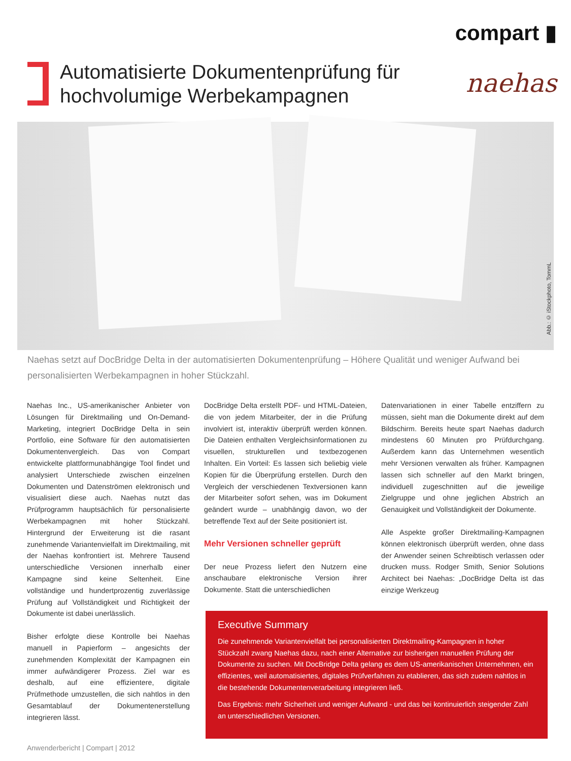Automatisierte Dokumentenprüfung für
hochvolumige Werbekampagnen
compart ▮
naehas
Abb.: © iStockphoto, TommL
Naehas setzt auf DocBridge Delta in der automatisierten Dokumentenprüfung – Höhere Qualität und weniger Aufwand bei personalisierten Werbekampagnen in hoher Stückzahl.
Naehas Inc., US-amerikanischer Anbieter von Lösungen für Direktmailing und On-Demand-Marketing, integriert DocBridge Delta in sein Portfolio, eine Software für den automatisierten Dokumentenvergleich. Das von Compart entwickelte plattformunabhängige Tool findet und analysiert Unterschiede zwischen einzelnen Dokumenten und Datenströmen elektronisch und visualisiert diese auch. Naehas nutzt das Prüfprogramm hauptsächlich für personalisierte Werbekampagnen mit hoher Stückzahl. Hintergrund der Erweiterung ist die rasant zunehmende Variantenvielfalt im Direktmailing, mit der Naehas konfrontiert ist. Mehrere Tausend unterschiedliche Versionen innerhalb einer Kampagne sind keine Seltenheit. Eine vollständige und hundertprozentig zuverlässige Prüfung auf Vollständigkeit und Richtigkeit der Dokumente ist dabei unerlässlich.
Bisher erfolgte diese Kontrolle bei Naehas manuell in Papierform – angesichts der zunehmenden Komplexität der Kampagnen ein immer aufwändigerer Prozess. Ziel war es deshalb, auf eine effizientere, digitale Prüfmethode umzustellen, die sich nahtlos in den Gesamtablauf der Dokumentenerstellung integrieren lässt.
DocBridge Delta erstellt PDF- und HTML-Dateien, die von jedem Mitarbeiter, der in die Prüfung involviert ist, interaktiv überprüft werden können. Die Dateien enthalten Vergleichsinformationen zu visuellen, strukturellen und textbezogenen Inhalten. Ein Vorteil: Es lassen sich beliebig viele Kopien für die Überprüfung erstellen. Durch den Vergleich der verschiedenen Textversionen kann der Mitarbeiter sofort sehen, was im Dokument geändert wurde – unabhängig davon, wo der betreffende Text auf der Seite positioniert ist.
Mehr Versionen schneller geprüft
Der neue Prozess liefert den Nutzern eine anschaubare elektronische Version ihrer Dokumente. Statt die unterschiedlichen
Datenvariationen in einer Tabelle entziffern zu müssen, sieht man die Dokumente direkt auf dem Bildschirm. Bereits heute spart Naehas dadurch mindestens 60 Minuten pro Prüfdurchgang. Außerdem kann das Unternehmen wesentlich mehr Versionen verwalten als früher. Kampagnen lassen sich schneller auf den Markt bringen, individuell zugeschnitten auf die jeweilige Zielgruppe und ohne jeglichen Abstrich an Genauigkeit und Vollständigkeit der Dokumente.
Alle Aspekte großer Direktmailing-Kampagnen können elektronisch überprüft werden, ohne dass der Anwender seinen Schreibtisch verlassen oder drucken muss. Rodger Smith, Senior Solutions Architect bei Naehas: „DocBridge Delta ist das einzige Werkzeug
Executive Summary
Die zunehmende Variantenvielfalt bei personalisierten Direktmailing-Kampagnen in hoher Stückzahl zwang Naehas dazu, nach einer Alternative zur bisherigen manuellen Prüfung der Dokumente zu suchen. Mit DocBridge Delta gelang es dem US-amerikanischen Unternehmen, ein effizientes, weil automatisiertes, digitales Prüfverfahren zu etablieren, das sich zudem nahtlos in die bestehende Dokumentenverarbeitung integrieren ließ.
Das Ergebnis: mehr Sicherheit und weniger Aufwand - und das bei kontinuierlich steigender Zahl an unterschiedlichen Versionen.
Anwenderbericht | Compart | 2012